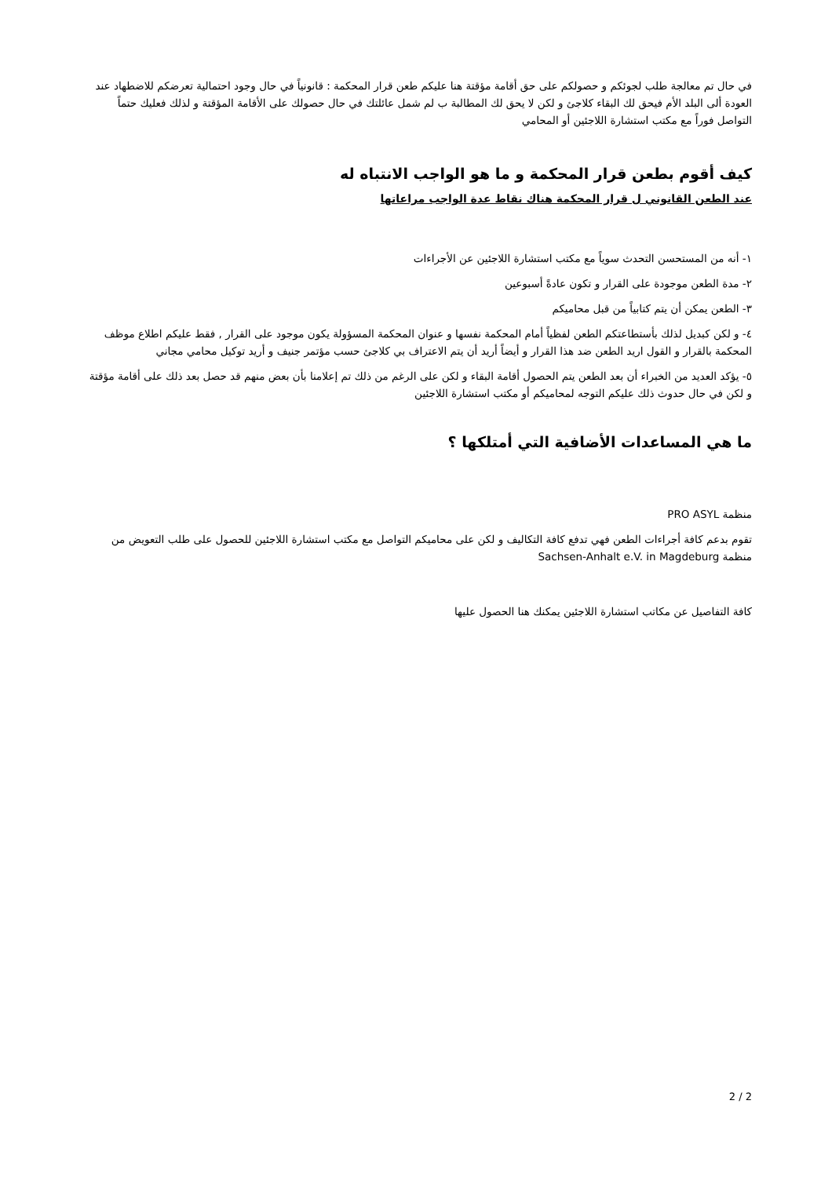في حال تم معالجة طلب لجوئكم و حصولكم على حق أقامة مؤقتة هنا عليكم طعن قرار المحكمة : قانونياً في حال وجود احتمالية تعرضكم للاضطهاد عند العودة ألى البلد الأم فيحق لك البقاء كلاجئ و لكن لا يحق لك المطالبة ب لم شمل عائلتك في حال حصولك على الأقامة المؤقتة و لذلك فعليك حتماً التواصل فوراً مع مكتب استشارة اللاجئين أو المحامي
كيف أقوم بطعن قرار المحكمة و ما هو الواجب الانتباه له
عند الطعن القانوني ل قرار المحكمة هناك نقاط عدة الواجب مراعاتها
١- أنه من المستحسن التحدث سوياً مع مكتب استشارة اللاجئين عن الأجراءات
٢- مدة الطعن موجودة على القرار و تكون عادةً أسبوعين
٣- الطعن يمكن أن يتم كتابياً من قبل محاميكم
٤- و لكن كبديل لذلك بأستطاعتكم الطعن لفظياً أمام المحكمة نفسها و عنوان المحكمة المسؤولة يكون موجود على القرار , فقط عليكم اطلاع موظف المحكمة بالقرار و القول اريد الطعن ضد هذا القرار و أيضاً أريد أن يتم الاعتراف بي كلاجئ حسب مؤتمر جنيف و أريد توكيل محامي مجاني
٥- يؤكد العديد من الخبراء أن بعد الطعن يتم الحصول أقامة البقاء و لكن على الرغم من ذلك تم إعلامنا بأن بعض منهم قد حصل بعد ذلك على أقامة مؤقتة و لكن في حال حدوث ذلك عليكم التوجه لمحاميكم أو مكتب استشارة اللاجئين
ما هي المساعدات الأضافية التي أمتلكها ؟
منظمة PRO ASYL
تقوم بدعم كافة أجراءات الطعن فهي تدفع كافة التكاليف و لكن على محاميكم التواصل مع مكتب استشارة اللاجئين للحصول على طلب التعويض من منظمة Sachsen-Anhalt e.V. in Magdeburg
كافة التفاصيل عن مكاتب استشارة اللاجئين يمكنك هنا الحصول عليها
2 / 2